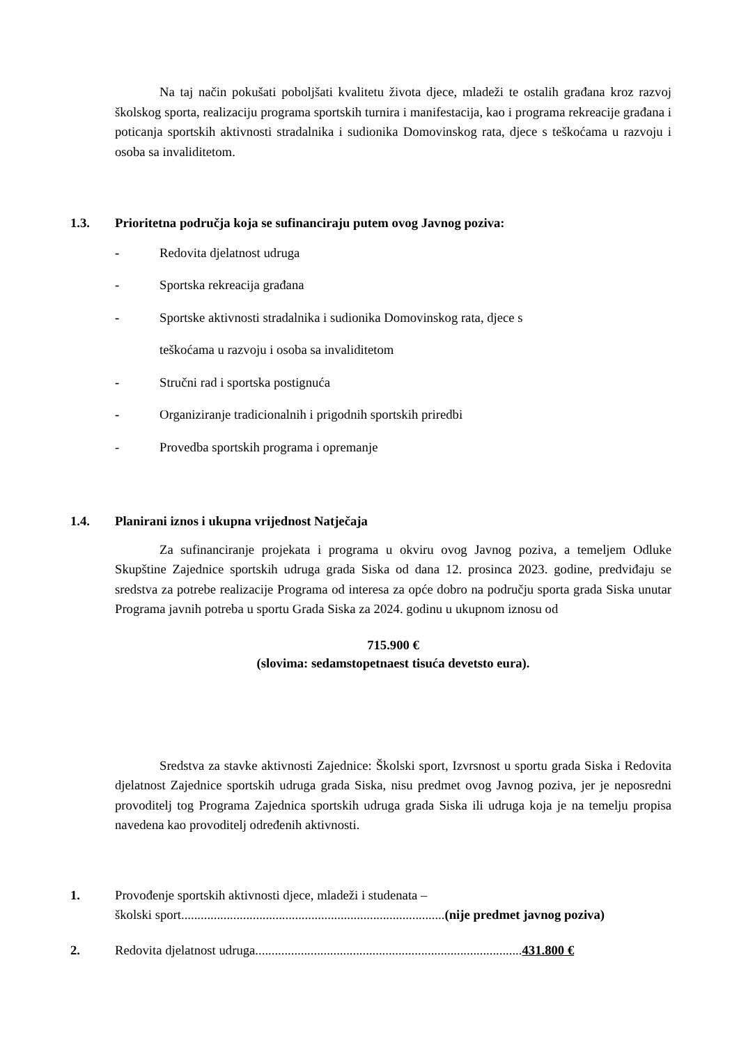Na taj način pokušati poboljšati kvalitetu života djece, mladeži te ostalih građana kroz razvoj školskog sporta, realizaciju programa sportskih turnira i manifestacija, kao i programa rekreacije građana i poticanja sportskih aktivnosti stradalnika i sudionika Domovinskog rata, djece s teškoćama u razvoju i osoba sa invaliditetom.
1.3. Prioritetna područja koja se sufinanciraju putem ovog Javnog poziva:
- Redovita djelatnost udruga
- Sportska rekreacija građana
- Sportske aktivnosti stradalnika i sudionika Domovinskog rata, djece s
teškoćama u razvoju i osoba sa invaliditetom
- Stručni rad i sportska postignuća
- Organiziranje tradicionalnih i prigodnih sportskih priredbi
- Provedba sportskih programa i opremanje
1.4. Planirani iznos i ukupna vrijednost Natječaja
Za sufinanciranje projekata i programa u okviru ovog Javnog poziva, a temeljem Odluke Skupštine Zajednice sportskih udruga grada Siska od dana 12. prosinca 2023. godine, predviđaju se sredstva za potrebe realizacije Programa od interesa za opće dobro na području sporta grada Siska unutar Programa javnih potreba u sportu Grada Siska za 2024. godinu u ukupnom iznosu od
715.900 €
(slovima: sedamstopetnaest tisuća devetsto eura).
Sredstva za stavke aktivnosti Zajednice: Školski sport, Izvrsnost u sportu grada Siska i Redovita djelatnost Zajednice sportskih udruga grada Siska, nisu predmet ovog Javnog poziva, jer je neposredni provoditelj tog Programa Zajednica sportskih udruga grada Siska ili udruga koja je na temelju propisa navedena kao provoditelj određenih aktivnosti.
1. Provođenje sportskih aktivnosti djece, mladeži i studenata –
školski sport.................................................................................(nije predmet javnog poziva)
2. Redovita djelatnost udruga..................................................................................431.800 €